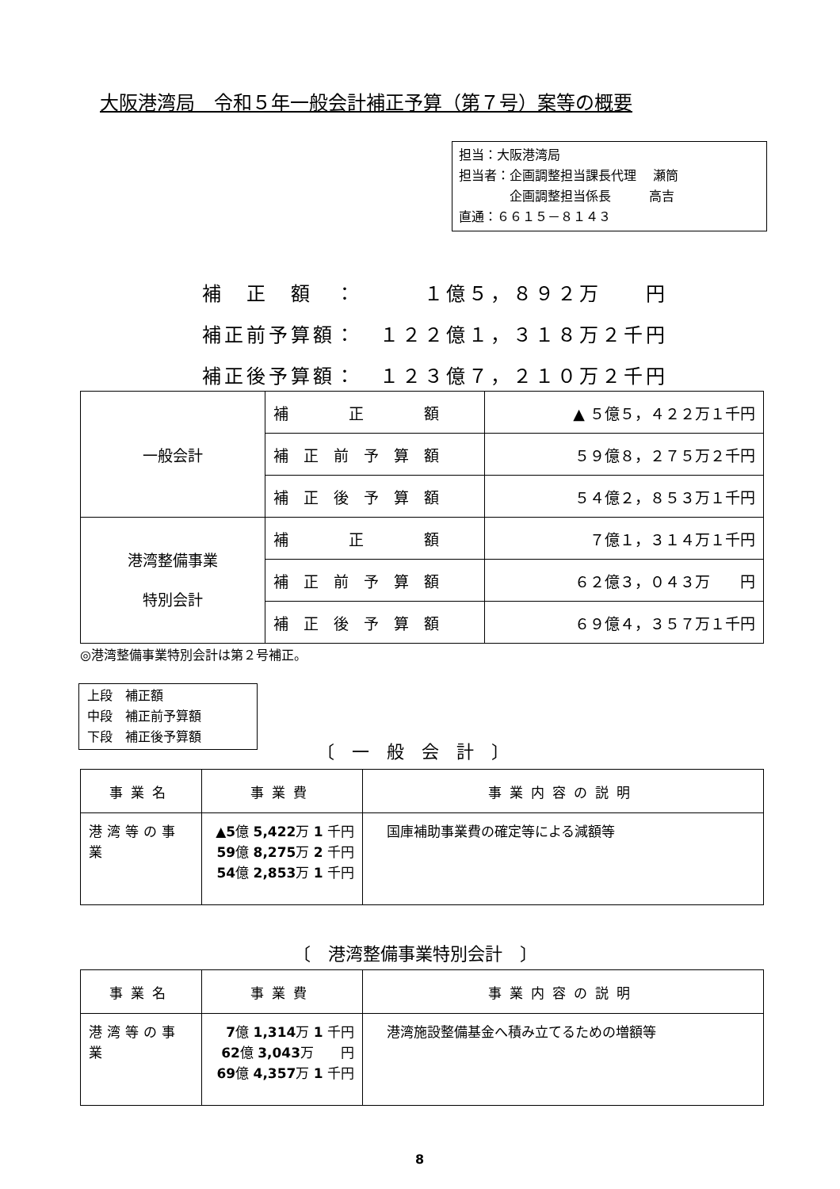大阪港湾局　令和５年一般会計補正予算（第７号）案等の概要
担当：大阪港湾局
担当者：企画調整担当課長代理　 瀬筒
　　　　企画調整担当係長　　　高吉
直通：６６１５－８１４３
補　正　額　：　　　１億５，８９２万　　円
補正前予算額：　１２２億１，３１８万２千円
補正後予算額：　１２３億７，２１０万２千円
| 一般会計 | 補 正 額 | ▲ ５億５，４２２万１千円 |
| | 補 正 前 予 算 額 | ５９億８，２７５万２千円 |
| | 補 正 後 予 算 額 | ５４億２，８５３万１千円 |
| 港湾整備事業 特別会計 | 補 正 額 | ７億１，３１４万１千円 |
| | 補 正 前 予 算 額 | ６２億３，０４３万 円 |
| | 補 正 後 予 算 額 | ６９億４，３５７万１千円 |
◎港湾整備事業特別会計は第２号補正。
上段　補正額
中段　補正前予算額
下段　補正後予算額
〔　一　般　会　計　〕
| 事業名 | 事業費 | 事業内容の説明 |
| --- | --- | --- |
| 港湾等の事業 | ▲5 億 5,422 万 1 千円 59 億 8,275 万 2 千円 54 億 2,853 万 1 千円 | 国庫補助事業費の確定等による減額等 |
〔　港湾整備事業特別会計　〕
| 事業名 | 事業費 | 事業内容の説明 |
| --- | --- | --- |
| 港湾等の事業 | 7 億 1,314 万 1 千円 62 億 3,043 万 円 69 億 4,357 万 1 千円 | 港湾施設整備基金へ積み立てるための増額等 |
8